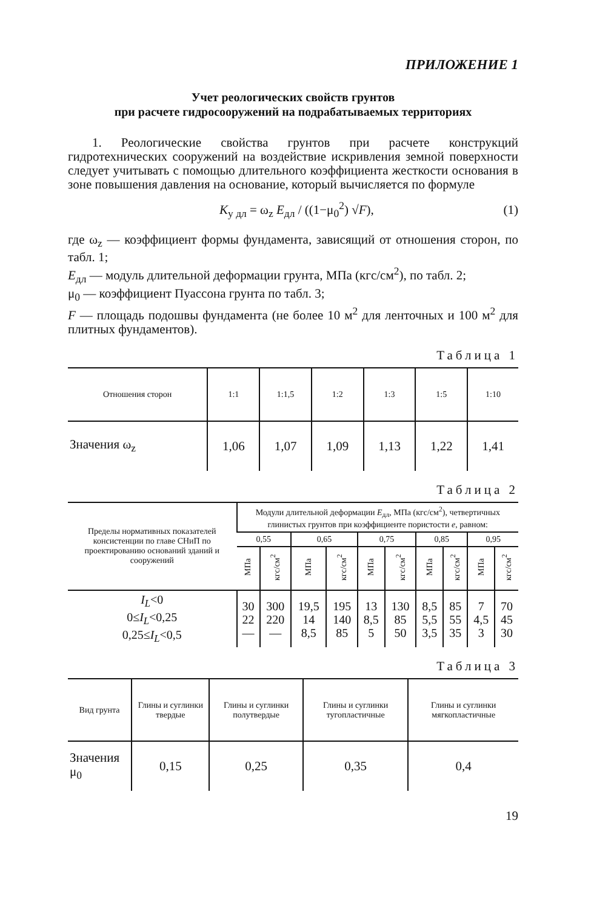ПРИЛОЖЕНИЕ 1
Учет реологических свойств грунтов
при расчете гидросооружений на подрабатываемых территориях
1. Реологические свойства грунтов при расчете конструкций гидротехнических сооружений на воздействие искривления земной поверхности следует учитывать с помощью длительного коэффициента жесткости основания в зоне повышения давления на основание, который вычисляется по формуле
K<sub>у дл</sub> = ω<sub>z</sub> E<sub>дл</sub> / ((1−μ<sub>0</sub><sup>2</sup>) √F), (1)
где ω<sub>z</sub> — коэффициент формы фундамента, зависящий от отношения сторон, по табл. 1;
E<sub>дл</sub> — модуль длительной деформации грунта, МПа (кгс/см<sup>2</sup>), по табл. 2;
μ<sub>0</sub> — коэффициент Пуассона грунта по табл. 3;
F — площадь подошвы фундамента (не более 10 м<sup>2</sup> для ленточных и 100 м<sup>2</sup> для плитных фундаментов).
Таблица 1
| Отношения сторон | 1:1 | 1:1,5 | 1:2 | 1:3 | 1:5 | 1:10 |
| --- | --- | --- | --- | --- | --- | --- |
| Значения ω<sub>z</sub> | 1,06 | 1,07 | 1,09 | 1,13 | 1,22 | 1,41 |
Таблица 2
| Пределы нормативных показателей консистенции по главе СНиП по проектированию оснований зданий и сооружений | Модули длительной деформации E<sub>дл</sub>, МПа (кгс/см<sup>2</sup>), четвертичных глинистых грунтов при коэффициенте пористости e , равном: | | | | | | | | | |
| --- | --- | --- | --- | --- | --- | --- | --- | --- | --- | --- |
| | 0,55 | | 0,65 | | 0,75 | | 0,85 | | 0,95 | |
| | МПа | кгс/см<sup>2</sup> | МПа | кгс/см<sup>2</sup> | МПа | кгс/см<sup>2</sup> | МПа | кгс/см<sup>2</sup> | МПа | кгс/см<sup>2</sup> |
| I<sub>L</sub> <0 0≤ I<sub>L</sub> <0,25 0,25≤ I<sub>L</sub> <0,5 | 30 22 — | 300 220 — | 19,5 14 8,5 | 195 140 85 | 13 8,5 5 | 130 85 50 | 8,5 5,5 3,5 | 85 55 35 | 7 4,5 3 | 70 45 30 |
Таблица 3
| Вид грунта | Глины и суглинки твердые | Глины и суглинки полутвердые | Глины и суглинки тугопластичные | Глины и суглинки мягкопластичные |
| --- | --- | --- | --- | --- |
| Значения μ<sub>0</sub> | 0,15 | 0,25 | 0,35 | 0,4 |
19